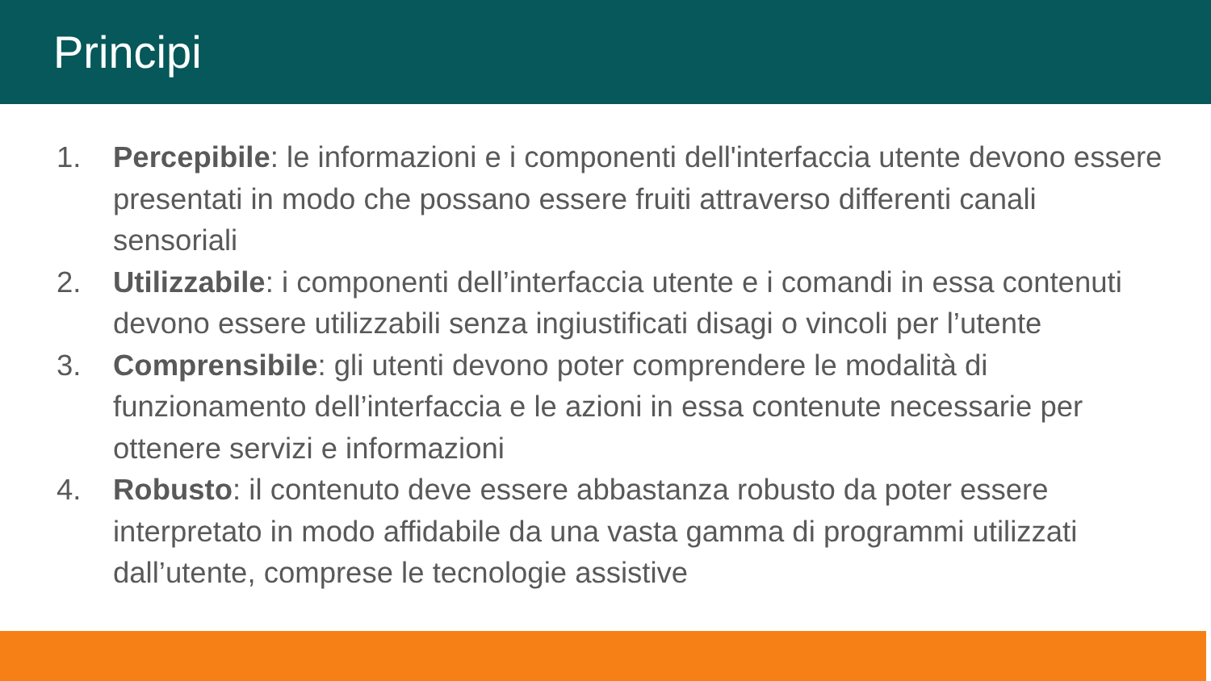Principi
1. Percepibile: le informazioni e i componenti dell'interfaccia utente devono essere presentati in modo che possano essere fruiti attraverso differenti canali sensoriali
2. Utilizzabile: i componenti dell’interfaccia utente e i comandi in essa contenuti devono essere utilizzabili senza ingiustificati disagi o vincoli per l’utente
3. Comprensibile: gli utenti devono poter comprendere le modalità di funzionamento dell’interfaccia e le azioni in essa contenute necessarie per ottenere servizi e informazioni
4. Robusto: il contenuto deve essere abbastanza robusto da poter essere interpretato in modo affidabile da una vasta gamma di programmi utilizzati dall’utente, comprese le tecnologie assistive